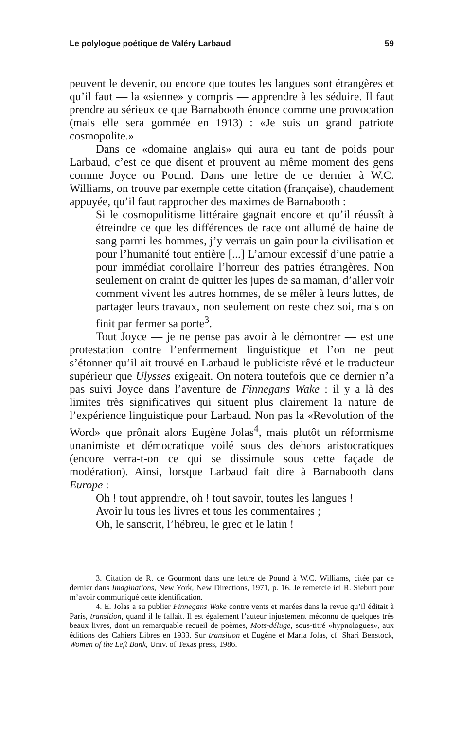Le polylogue poétique de Valéry Larbaud 59
peuvent le devenir, ou encore que toutes les langues sont étrangères et qu’il faut — la «sienne» y compris — apprendre à les séduire. Il faut prendre au sérieux ce que Barnabooth énonce comme une provocation (mais elle sera gommée en 1913) : «Je suis un grand patriote cosmopolite.»
Dans ce «domaine anglais» qui aura eu tant de poids pour Larbaud, c’est ce que disent et prouvent au même moment des gens comme Joyce ou Pound. Dans une lettre de ce dernier à W.C. Williams, on trouve par exemple cette citation (française), chaudement appuyée, qu’il faut rapprocher des maximes de Barnabooth :
Si le cosmopolitisme littéraire gagnait encore et qu’il réussît à étreindre ce que les différences de race ont allumé de haine de sang parmi les hommes, j’y verrais un gain pour la civilisation et pour l’humanité tout entière [...] L’amour excessif d’une patrie a pour immédiat corollaire l’horreur des patries étrangères. Non seulement on craint de quitter les jupes de sa maman, d’aller voir comment vivent les autres hommes, de se mêler à leurs luttes, de partager leurs travaux, non seulement on reste chez soi, mais on finit par fermer sa porte<sup>3</sup>.
Tout Joyce — je ne pense pas avoir à le démontrer — est une protestation contre l’enfermement linguistique et l’on ne peut s’étonner qu’il ait trouvé en Larbaud le publiciste rêvé et le traducteur supérieur que Ulysses exigeait. On notera toutefois que ce dernier n’a pas suivi Joyce dans l’aventure de Finnegans Wake : il y a là des limites très significatives qui situent plus clairement la nature de l’expérience linguistique pour Larbaud. Non pas la «Revolution of the Word» que prônait alors Eugène Jolas<sup>4</sup>, mais plutôt un réformisme unanimiste et démocratique voilé sous des dehors aristocratiques (encore verra-t-on ce qui se dissimule sous cette façade de modération). Ainsi, lorsque Larbaud fait dire à Barnabooth dans Europe :
Oh ! tout apprendre, oh ! tout savoir, toutes les langues !
Avoir lu tous les livres et tous les commentaires ;
Oh, le sanscrit, l’hébreu, le grec et le latin !
3. Citation de R. de Gourmont dans une lettre de Pound à W.C. Williams, citée par ce dernier dans Imaginations, New York, New Directions, 1971, p. 16. Je remercie ici R. Sieburt pour m’avoir communiqué cette identification.
4. E. Jolas a su publier Finnegans Wake contre vents et marées dans la revue qu’il éditait à Paris, transition, quand il le fallait. Il est également l’auteur injustement méconnu de quelques très beaux livres, dont un remarquable recueil de poèmes, Mots-déluge, sous-titré «hypnologues», aux éditions des Cahiers Libres en 1933. Sur transition et Eugène et Maria Jolas, cf. Shari Benstock, Women of the Left Bank, Univ. of Texas press, 1986.